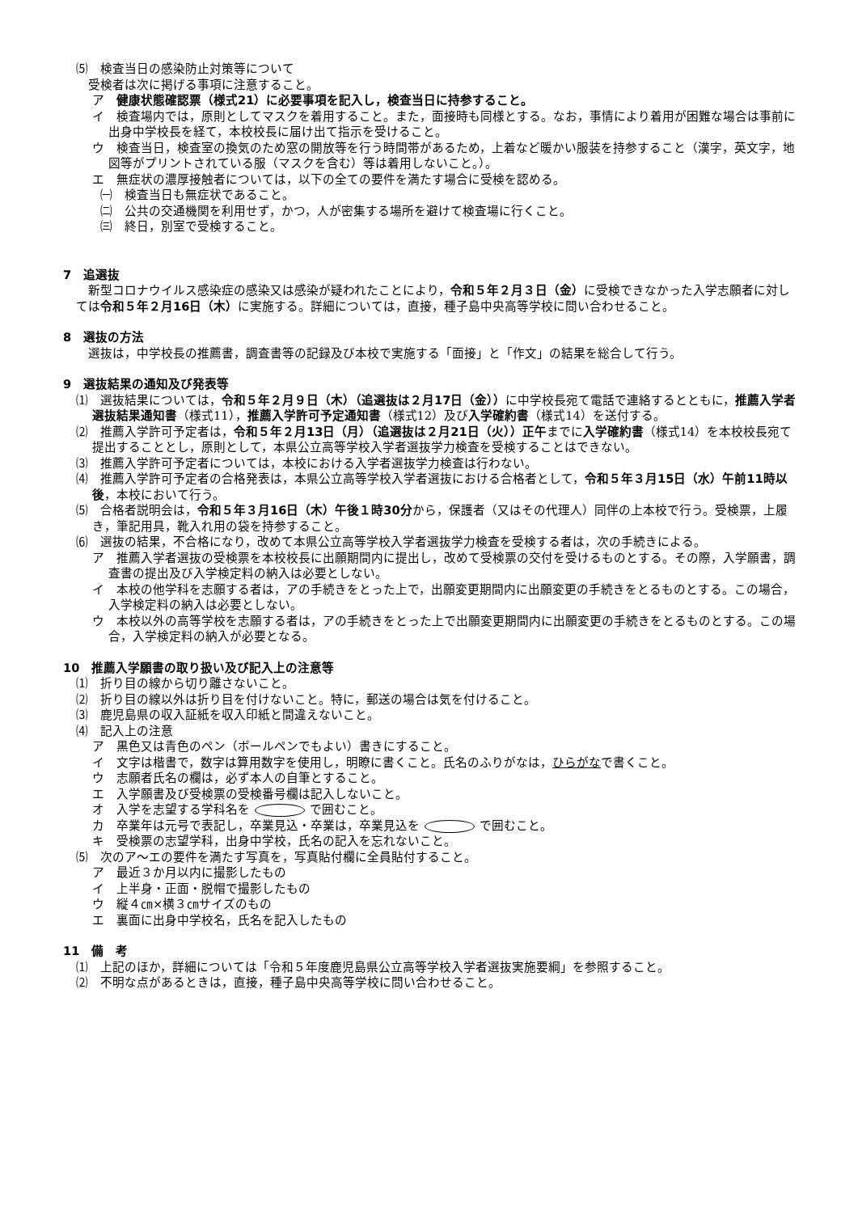⑸　検査当日の感染防止対策等について
　受検者は次に掲げる事項に注意すること。
ア　健康状態確認票（様式21）に必要事項を記入し，検査当日に持参すること。
イ　検査場内では，原則としてマスクを着用すること。また，面接時も同様とする。なお，事情により着用が困難な場合は事前に出身中学校長を経て，本校校長に届け出て指示を受けること。
ウ　検査当日，検査室の換気のため窓の開放等を行う時間帯があるため，上着など暖かい服装を持参すること（漢字，英文字，地図等がプリントされている服（マスクを含む）等は着用しないこと。）。
エ　無症状の濃厚接触者については，以下の全ての要件を満たす場合に受検を認める。
㈠　検査当日も無症状であること。
㈡　公共の交通機関を利用せず，かつ，人が密集する場所を避けて検査場に行くこと。
㈢　終日，別室で受検すること。
7　追選抜
　新型コロナウイルス感染症の感染又は感染が疑われたことにより，令和５年２月３日（金）に受検できなかった入学志願者に対しては令和５年２月16日（木）に実施する。詳細については，直接，種子島中央高等学校に問い合わせること。
8　選抜の方法
　選抜は，中学校長の推薦書，調査書等の記録及び本校で実施する「面接」と「作文」の結果を総合して行う。
9　選抜結果の通知及び発表等
⑴　選抜結果については，令和５年２月９日（木）（追選抜は２月17日（金））に中学校長宛て電話で連絡するとともに，推薦入学者選抜結果通知書（様式11），推薦入学許可予定通知書（様式12）及び入学確約書（様式14）を送付する。
⑵　推薦入学許可予定者は，令和５年２月13日（月）（追選抜は２月21日（火））正午までに入学確約書（様式14）を本校校長宛て提出することとし，原則として，本県公立高等学校入学者選抜学力検査を受検することはできない。
⑶　推薦入学許可予定者については，本校における入学者選抜学力検査は行わない。
⑷　推薦入学許可予定者の合格発表は，本県公立高等学校入学者選抜における合格者として，令和５年３月15日（水）午前11時以後，本校において行う。
⑸　合格者説明会は，令和５年３月16日（木）午後１時30分から，保護者（又はその代理人）同伴の上本校で行う。受検票，上履き，筆記用具，靴入れ用の袋を持参すること。
⑹　選抜の結果，不合格になり，改めて本県公立高等学校入学者選抜学力検査を受検する者は，次の手続きによる。
ア　推薦入学者選抜の受検票を本校校長に出願期間内に提出し，改めて受検票の交付を受けるものとする。その際，入学願書，調査書の提出及び入学検定料の納入は必要としない。
イ　本校の他学科を志願する者は，アの手続きをとった上で，出願変更期間内に出願変更の手続きをとるものとする。この場合，入学検定料の納入は必要としない。
ウ　本校以外の高等学校を志願する者は，アの手続きをとった上で出願変更期間内に出願変更の手続きをとるものとする。この場合，入学検定料の納入が必要となる。
10　推薦入学願書の取り扱い及び記入上の注意等
⑴　折り目の線から切り離さないこと。
⑵　折り目の線以外は折り目を付けないこと。特に，郵送の場合は気を付けること。
⑶　鹿児島県の収入証紙を収入印紙と間違えないこと。
⑷　記入上の注意
ア　黒色又は青色のペン（ボールペンでもよい）書きにすること。
イ　文字は楷書で，数字は算用数字を使用し，明瞭に書くこと。氏名のふりがなは，ひらがなで書くこと。
ウ　志願者氏名の欄は，必ず本人の自筆とすること。
エ　入学願書及び受検票の受検番号欄は記入しないこと。
オ　入学を志望する学科名を で囲むこと。
カ　卒業年は元号で表記し，卒業見込・卒業は，卒業見込を で囲むこと。
キ　受検票の志望学科，出身中学校，氏名の記入を忘れないこと。
⑸　次のア～エの要件を満たす写真を，写真貼付欄に全員貼付すること。
ア　最近３か月以内に撮影したもの
イ　上半身・正面・脱帽で撮影したもの
ウ　縦４㎝×横３㎝サイズのもの
エ　裏面に出身中学校名，氏名を記入したもの
11　備　考
⑴　上記のほか，詳細については「令和５年度鹿児島県公立高等学校入学者選抜実施要綱」を参照すること。
⑵　不明な点があるときは，直接，種子島中央高等学校に問い合わせること。